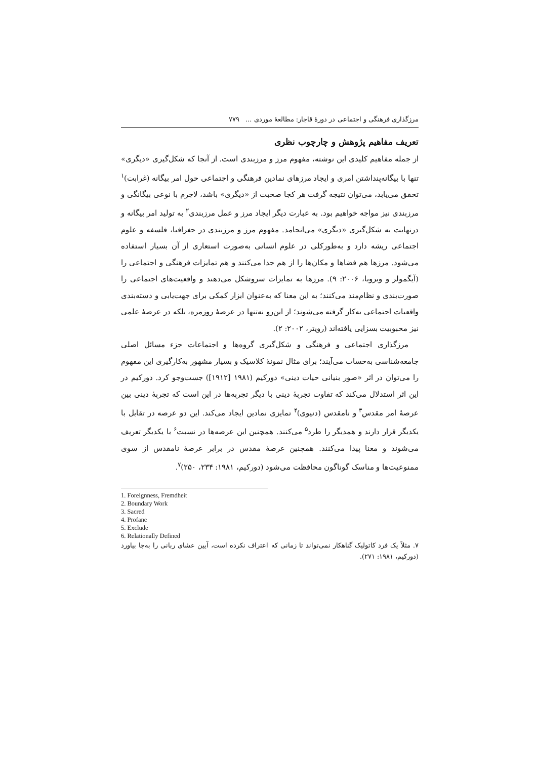مرزگذاری فرهنگی و اجتماعی در دورهٔ قاجار: مطالعهٔ موردی ... ۷۷۹
تعریف مفاهیم پژوهش و چارچوب نظری
از جمله مفاهیم کلیدی این نوشته، مفهوم مرز و مرزبندی است. از آنجا که شکل‌گیری «دیگری» تنها با بیگانه‌پنداشتن امری و ایجاد مرزهای نمادین فرهنگی و اجتماعی حول امر بیگانه (غرابت)<sup>۱</sup> تحقق می‌یابد، می‌توان نتیجه گرفت هر کجا صحبت از «دیگری» باشد، لاجرم با نوعی بیگانگی و مرزبندی نیز مواجه خواهیم بود. به عبارت دیگر ایجاد مرز و عمل مرزبندی<sup>۲</sup> به تولید امر بیگانه و درنهایت به شکل‌گیری «دیگری» می‌انجامد. مفهوم مرز و مرزبندی در جغرافیا، فلسفه و علوم اجتماعی ریشه دارد و به‌طورکلی در علوم انسانی به‌صورت استعاری از آن بسیار استفاده می‌شود. مرزها هم فضاها و مکان‌ها را از هم جدا می‌کنند و هم تمایزات فرهنگی و اجتماعی را (آیگمولر و وبروبا، ۲۰۰۶: ۹). مرزها به تمایزات سروشکل می‌دهند و واقعیت‌های اجتماعی را صورت‌بندی و نظام‌مند می‌کنند؛ به این معنا که به‌عنوان ابزار کمکی برای جهت‌یابی و دسته‌بندی واقعیات اجتماعی به‌کار گرفته می‌شوند؛ از این‌رو نه‌تنها در عرصهٔ روزمره، بلکه در عرصهٔ علمی نیز محبوبیت بسزایی یافته‌اند (رویتر، ۲۰۰۲: ۲).
مرزگذاری اجتماعی و فرهنگی و شکل‌گیری گروه‌ها و اجتماعات جزء مسائل اصلی جامعه‌شناسی به‌حساب می‌آیند؛ برای مثال نمونهٔ کلاسیک و بسیار مشهور به‌کارگیری این مفهوم را می‌توان در اثر «صور بنیانی حیات دینی» دورکیم (۱۹۸۱ [۱۹۱۲]) جست‌وجو کرد. دورکیم در این اثر استدلال می‌کند که تفاوت تجربهٔ دینی با دیگر تجربه‌ها در این است که تجربهٔ دینی بین عرصهٔ امر مقدس<sup>۳</sup> و نامقدس (دنیوی)<sup>۴</sup> تمایزی نمادین ایجاد می‌کند. این دو عرصه در تقابل با یکدیگر قرار دارند و همدیگر را طرد<sup>۵</sup> می‌کنند. همچنین این عرصه‌ها در نسبت<sup>۶</sup> با یکدیگر تعریف می‌شوند و معنا پیدا می‌کنند. همچنین عرصهٔ مقدس در برابر عرصهٔ نامقدس از سوی ممنوعیت‌ها و مناسک گوناگون محافظت می‌شود (دورکیم، ۱۹۸۱: ۲۳۴، ۲۵۰)<sup>۷</sup>.
1. Foreignness, Fremdheit
2. Boundary Work
3. Sacred
4. Profane
5. Exclude
6. Relationally Defined
۷. مثلاً یک فرد کاتولیک گناهکار نمی‌تواند تا زمانی که اعتراف نکرده است، آیین عشای ربانی را به‌جا بیاورد (دورکیم، ۱۹۸۱: ۲۷۱).